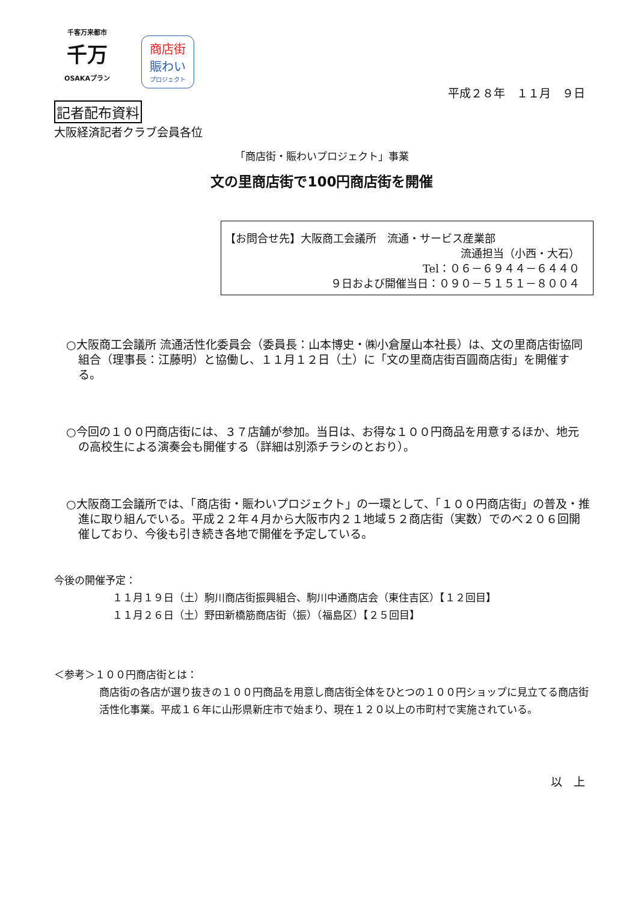千客万来都市
千万
OSAKAプラン
商店街
賑わい
プロジェクト
平成２８年　１１月　９日
記者配布資料
大阪経済記者クラブ会員各位
「商店街・賑わいプロジェクト」事業
文の里商店街で100円商店街を開催
【お問合せ先】大阪商工会議所　流通・サービス産業部
流通担当（小西・大石）
Tel：０６－６９４４－６４４０
９日および開催当日：０９０－５１５１－８００４
○大阪商工会議所 流通活性化委員会（委員長：山本博史・㈱小倉屋山本社長）は、文の里商店街協同組合（理事長：江藤明）と協働し、１１月１２日（土）に「文の里商店街百圓商店街」を開催する。
○今回の１００円商店街には、３７店舗が参加。当日は、お得な１００円商品を用意するほか、地元の高校生による演奏会も開催する（詳細は別添チラシのとおり）。
○大阪商工会議所では、「商店街・賑わいプロジェクト」の一環として、「１００円商店街」の普及・推進に取り組んでいる。平成２２年４月から大阪市内２１地域５２商店街（実数）でのべ２０６回開催しており、今後も引き続き各地で開催を予定している。
今後の開催予定：
１１月１９日（土）駒川商店街振興組合、駒川中通商店会（東住吉区）【１２回目】
１１月２６日（土）野田新橋筋商店街（振）（福島区）【２５回目】
＜参考＞１００円商店街とは：
商店街の各店が選り抜きの１００円商品を用意し商店街全体をひとつの１００円ショップに見立てる商店街活性化事業。平成１６年に山形県新庄市で始まり、現在１２０以上の市町村で実施されている。
以　上